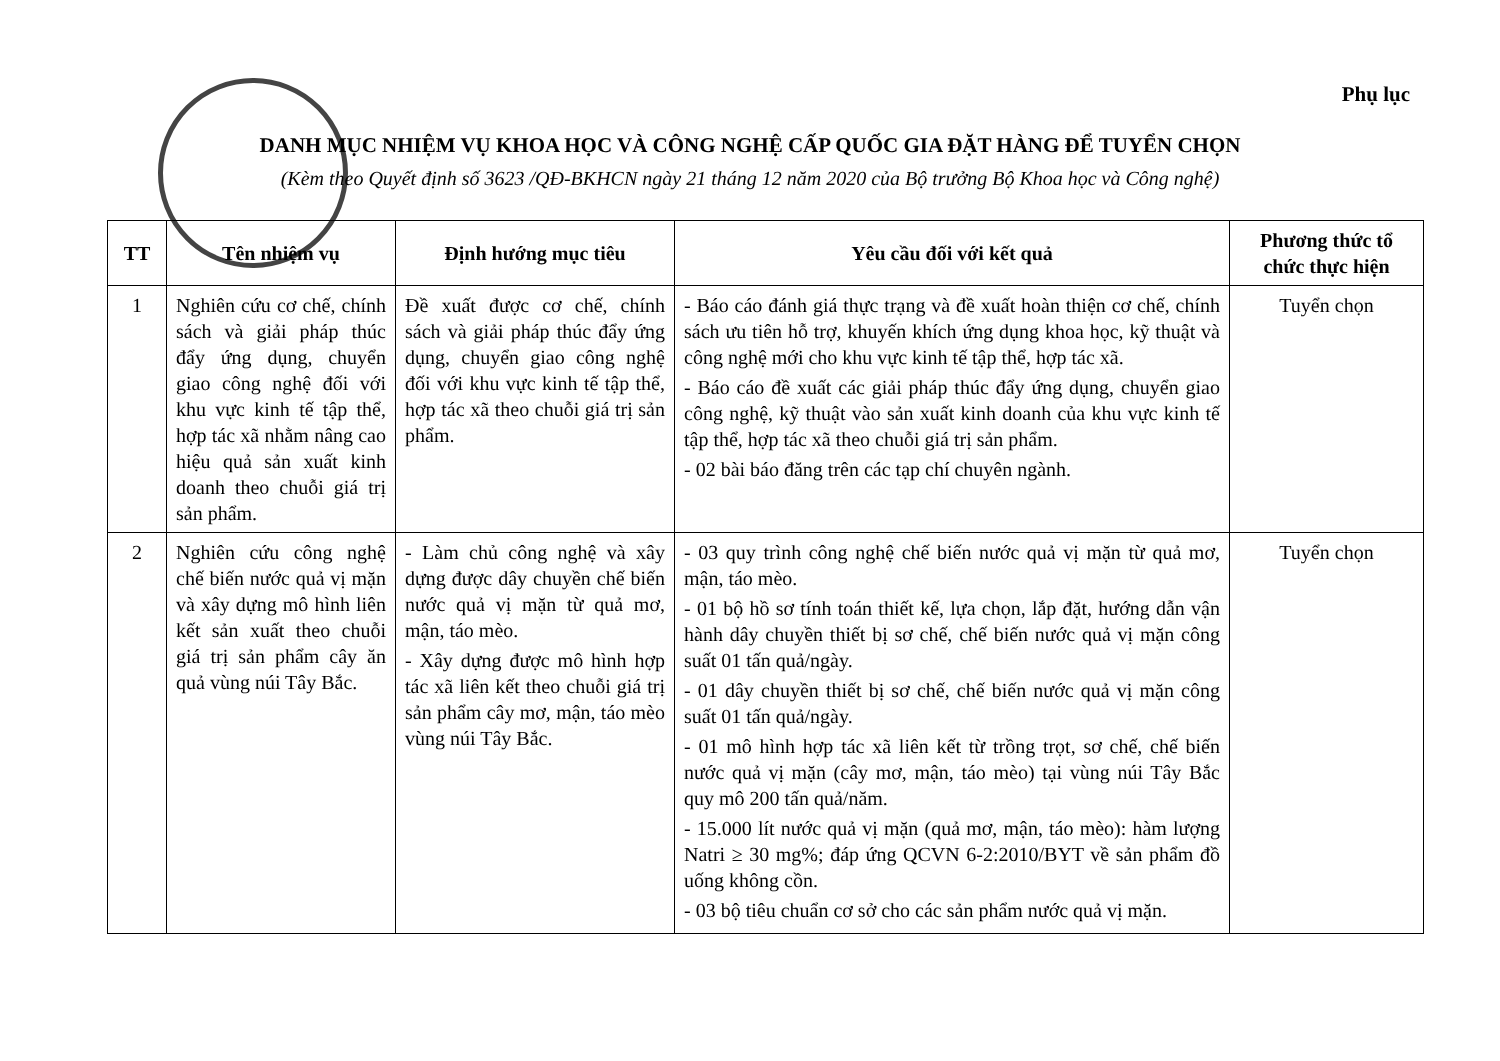Phụ lục
DANH MỤC NHIỆM VỤ KHOA HỌC VÀ CÔNG NGHỆ CẤP QUỐC GIA ĐẶT HÀNG ĐỂ TUYỂN CHỌN
(Kèm theo Quyết định số 3623 /QĐ-BKHCN ngày 21 tháng 12 năm 2020 của Bộ trưởng Bộ Khoa học và Công nghệ)
| TT | Tên nhiệm vụ | Định hướng mục tiêu | Yêu cầu đối với kết quả | Phương thức tổ chức thực hiện |
| --- | --- | --- | --- | --- |
| 1 | Nghiên cứu cơ chế, chính sách và giải pháp thúc đẩy ứng dụng, chuyển giao công nghệ đối với khu vực kinh tế tập thể, hợp tác xã nhằm nâng cao hiệu quả sản xuất kinh doanh theo chuỗi giá trị sản phẩm. | Đề xuất được cơ chế, chính sách và giải pháp thúc đẩy ứng dụng, chuyển giao công nghệ đối với khu vực kinh tế tập thể, hợp tác xã theo chuỗi giá trị sản phẩm. | - Báo cáo đánh giá thực trạng và đề xuất hoàn thiện cơ chế, chính sách ưu tiên hỗ trợ, khuyến khích ứng dụng khoa học, kỹ thuật và công nghệ mới cho khu vực kinh tế tập thể, hợp tác xã. - Báo cáo đề xuất các giải pháp thúc đẩy ứng dụng, chuyển giao công nghệ, kỹ thuật vào sản xuất kinh doanh của khu vực kinh tế tập thể, hợp tác xã theo chuỗi giá trị sản phẩm. - 02 bài báo đăng trên các tạp chí chuyên ngành. | Tuyển chọn |
| 2 | Nghiên cứu công nghệ chế biến nước quả vị mặn và xây dựng mô hình liên kết sản xuất theo chuỗi giá trị sản phẩm cây ăn quả vùng núi Tây Bắc. | - Làm chủ công nghệ và xây dựng được dây chuyền chế biến nước quả vị mặn từ quả mơ, mận, táo mèo. - Xây dựng được mô hình hợp tác xã liên kết theo chuỗi giá trị sản phẩm cây mơ, mận, táo mèo vùng núi Tây Bắc. | - 03 quy trình công nghệ chế biến nước quả vị mặn từ quả mơ, mận, táo mèo. - 01 bộ hồ sơ tính toán thiết kế, lựa chọn, lắp đặt, hướng dẫn vận hành dây chuyền thiết bị sơ chế, chế biến nước quả vị mặn công suất 01 tấn quả/ngày. - 01 dây chuyền thiết bị sơ chế, chế biến nước quả vị mặn công suất 01 tấn quả/ngày. - 01 mô hình hợp tác xã liên kết từ trồng trọt, sơ chế, chế biến nước quả vị mặn (cây mơ, mận, táo mèo) tại vùng núi Tây Bắc quy mô 200 tấn quả/năm. - 15.000 lít nước quả vị mặn (quả mơ, mận, táo mèo): hàm lượng Natri ≥ 30 mg%; đáp ứng QCVN 6-2:2010/BYT về sản phẩm đồ uống không cồn. - 03 bộ tiêu chuẩn cơ sở cho các sản phẩm nước quả vị mặn. | Tuyển chọn |